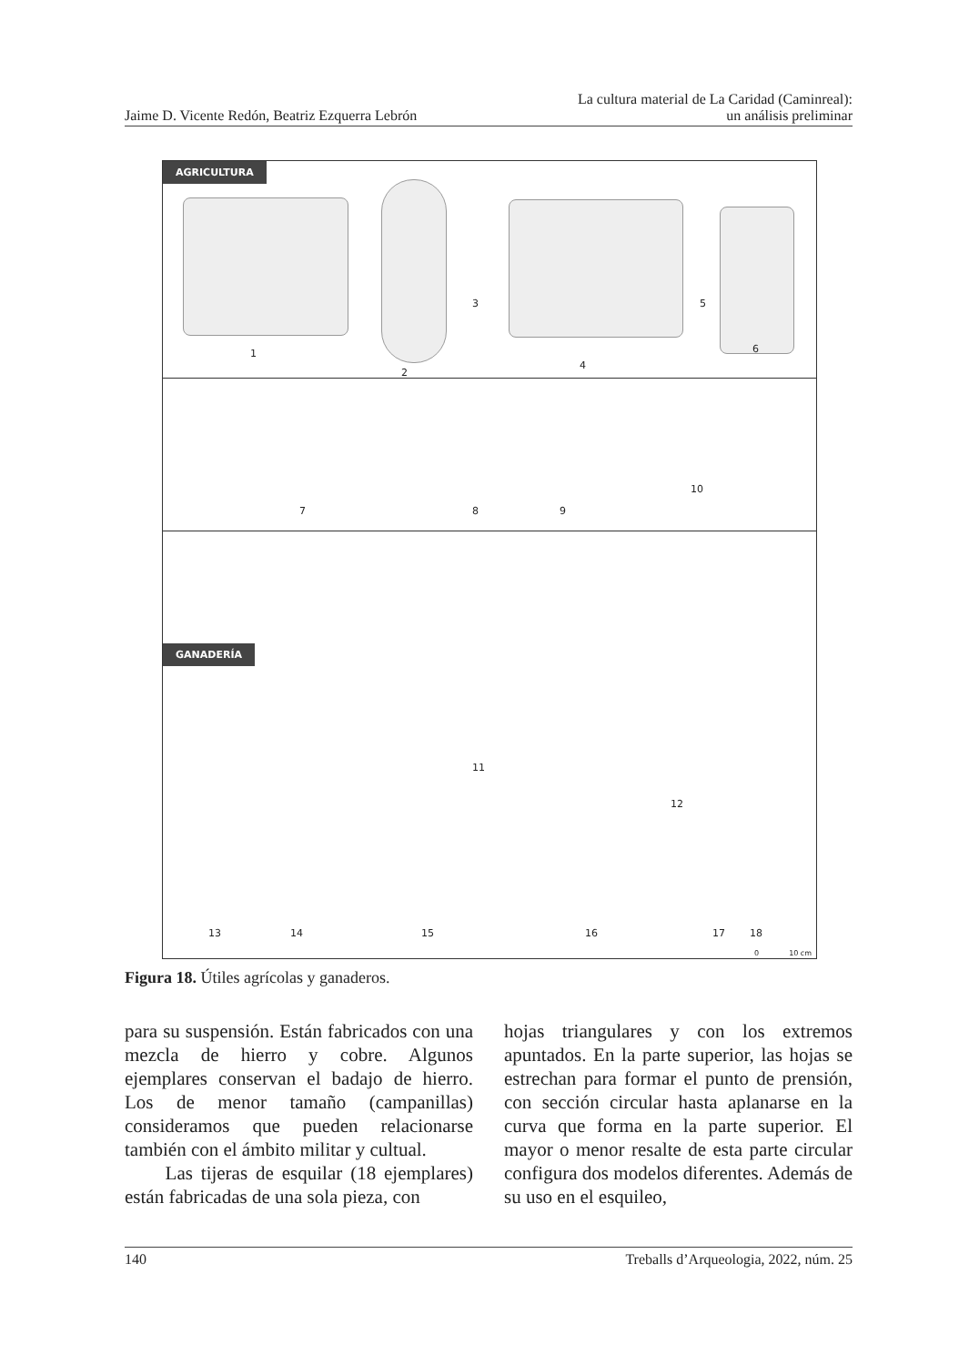Jaime D. Vicente Redón, Beatriz Ezquerra Lebrón La cultura material de La Caridad (Caminreal):
un análisis preliminar
AGRICULTURA
1
2
3
4
5
6
7 8 9
10
GANADERÍA
11
12
13 14 15 16 17 18
0 10 cm
Figura 18. Útiles agrícolas y ganaderos.
para su suspensión. Están fabricados con una mezcla de hierro y cobre. Algunos ejemplares conservan el badajo de hierro. Los de menor tamaño (campanillas) consideramos que pueden relacionarse también con el ámbito militar y cultual.
Las tijeras de esquilar (18 ejemplares) están fabricadas de una sola pieza, con
hojas triangulares y con los extremos apuntados. En la parte superior, las hojas se estrechan para formar el punto de prensión, con sección circular hasta aplanarse en la curva que forma en la parte superior. El mayor o menor resalte de esta parte circular configura dos modelos diferentes. Además de su uso en el esquileo,
140 Treballs d’Arqueologia, 2022, núm. 25